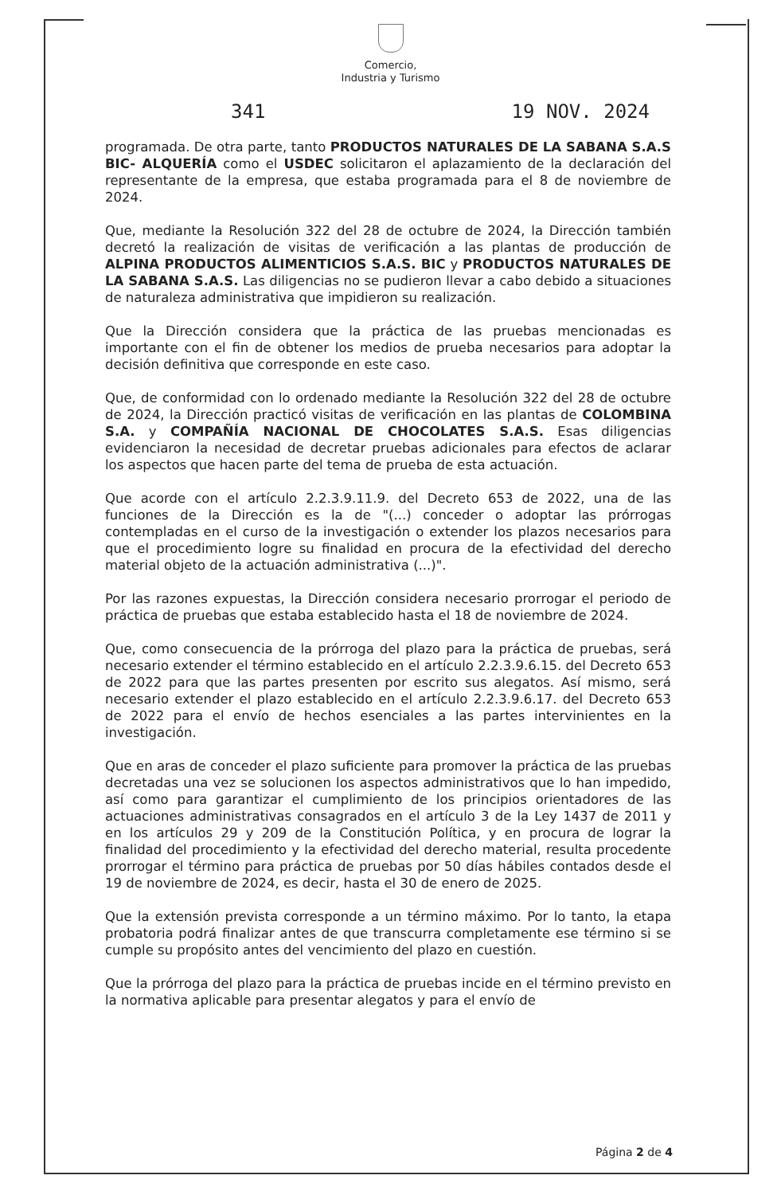Comercio,
Industria y Turismo
341 19 NOV. 2024
programada. De otra parte, tanto PRODUCTOS NATURALES DE LA SABANA S.A.S BIC- ALQUERÍA como el USDEC solicitaron el aplazamiento de la declaración del representante de la empresa, que estaba programada para el 8 de noviembre de 2024.
Que, mediante la Resolución 322 del 28 de octubre de 2024, la Dirección también decretó la realización de visitas de verificación a las plantas de producción de ALPINA PRODUCTOS ALIMENTICIOS S.A.S. BIC y PRODUCTOS NATURALES DE LA SABANA S.A.S. Las diligencias no se pudieron llevar a cabo debido a situaciones de naturaleza administrativa que impidieron su realización.
Que la Dirección considera que la práctica de las pruebas mencionadas es importante con el fin de obtener los medios de prueba necesarios para adoptar la decisión definitiva que corresponde en este caso.
Que, de conformidad con lo ordenado mediante la Resolución 322 del 28 de octubre de 2024, la Dirección practicó visitas de verificación en las plantas de COLOMBINA S.A. y COMPAÑÍA NACIONAL DE CHOCOLATES S.A.S. Esas diligencias evidenciaron la necesidad de decretar pruebas adicionales para efectos de aclarar los aspectos que hacen parte del tema de prueba de esta actuación.
Que acorde con el artículo 2.2.3.9.11.9. del Decreto 653 de 2022, una de las funciones de la Dirección es la de "(...) conceder o adoptar las prórrogas contempladas en el curso de la investigación o extender los plazos necesarios para que el procedimiento logre su finalidad en procura de la efectividad del derecho material objeto de la actuación administrativa (...)".
Por las razones expuestas, la Dirección considera necesario prorrogar el periodo de práctica de pruebas que estaba establecido hasta el 18 de noviembre de 2024.
Que, como consecuencia de la prórroga del plazo para la práctica de pruebas, será necesario extender el término establecido en el artículo 2.2.3.9.6.15. del Decreto 653 de 2022 para que las partes presenten por escrito sus alegatos. Así mismo, será necesario extender el plazo establecido en el artículo 2.2.3.9.6.17. del Decreto 653 de 2022 para el envío de hechos esenciales a las partes intervinientes en la investigación.
Que en aras de conceder el plazo suficiente para promover la práctica de las pruebas decretadas una vez se solucionen los aspectos administrativos que lo han impedido, así como para garantizar el cumplimiento de los principios orientadores de las actuaciones administrativas consagrados en el artículo 3 de la Ley 1437 de 2011 y en los artículos 29 y 209 de la Constitución Política, y en procura de lograr la finalidad del procedimiento y la efectividad del derecho material, resulta procedente prorrogar el término para práctica de pruebas por 50 días hábiles contados desde el 19 de noviembre de 2024, es decir, hasta el 30 de enero de 2025.
Que la extensión prevista corresponde a un término máximo. Por lo tanto, la etapa probatoria podrá finalizar antes de que transcurra completamente ese término si se cumple su propósito antes del vencimiento del plazo en cuestión.
Que la prórroga del plazo para la práctica de pruebas incide en el término previsto en la normativa aplicable para presentar alegatos y para el envío de
Página 2 de 4